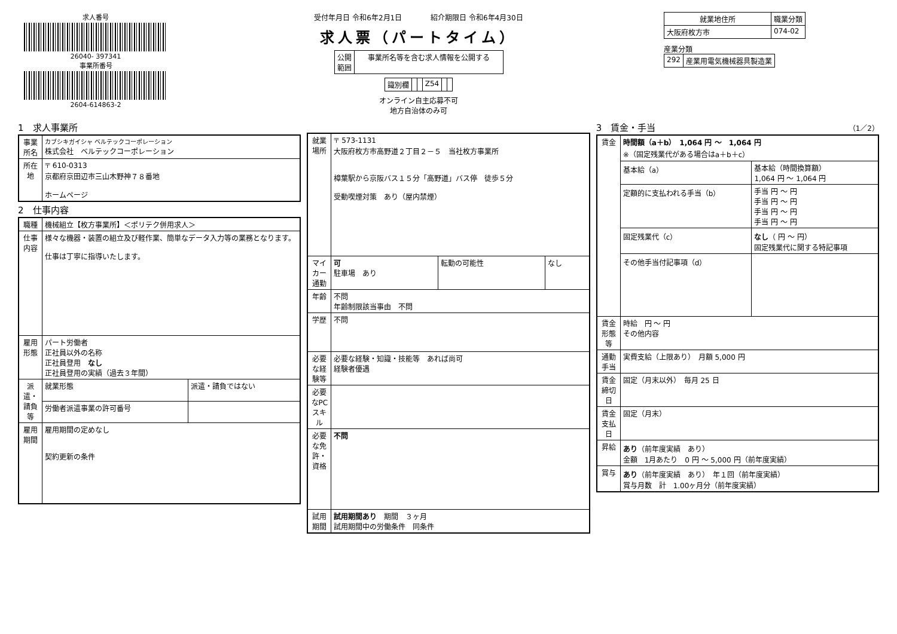求人番号
26040- 397341
事業所番号
2604-614863-2
受付年月日 令和6年2月1日　　　　紹介期限日 令和6年4月30日
求人票（パートタイム）
| 公開 範囲 | 事業所名等を含む求人情報を公開する |
| 識別欄 | | | Z54 | | |
オンライン自主応募不可
地方自治体のみ可
| 就業地住所 | 職業分類 |
| --- | --- |
| 大阪府枚方市 | 074-02 |
産業分類
| 292 | 産業用電気機械器具製造業 |
1　求人事業所
| 事業所名 | カブシキガイシャ ベルテックコーポレーション 株式会社 ベルテックコーポレーション |
| 所在地 | 〒 610-0313 京都府京田辺市三山木野神７８番地 ホームページ |
2　仕事内容
| 職種 | 機械組立【枚方事業所】＜ポリテク併用求人＞ | |
| 仕事内容 | 様々な機器・装置の組立及び軽作業、簡単なデータ入力等の業務となります。 仕事は丁寧に指導いたします。 | |
| 雇用形態 | パート労働者 正社員以外の名称 正社員登用 なし 正社員登用の実績（過去３年間） | |
| 派遣・請負等 | 就業形態 | 派遣・請負ではない |
| | 労働者派遣事業の許可番号 | |
| 雇用期間 | 雇用期間の定めなし 契約更新の条件 | |
| 就業場所 | 〒 573-1131 大阪府枚方市高野道２丁目２－５ 当社枚方事業所 樟葉駅から京阪バス１５分「高野道」バス停 徒歩５分 受動喫煙対策 あり（屋内禁煙） | | |
| マイカー通勤 | 可 駐車場 あり | 転勤の可能性 | なし |
| 年齢 | 不問 年齢制限該当事由 不問 | | |
| 学歴 | 不問 | | |
| 必要な経験等 | 必要な経験・知識・技能等 あれば尚可 経験者優遇 | | |
| 必要なPCスキル | | | |
| 必要な免許・資格 | 不問 | | |
| 試用期間 | 試用期間あり 期間 ３ヶ月 試用期間中の労働条件 同条件 | | |
3　賃金・手当　（1／2）
| 賃金 | 時間額（a＋b） 1,064 円 ～ 1,064 円 ※（固定残業代がある場合はa＋b＋c） | |
| | 基本給（a） | 基本給（時間換算額） 1,064 円 ～ 1,064 円 |
| | 定額的に支払われる手当（b） | 手当 円 ～ 円 手当 円 ～ 円 手当 円 ～ 円 手当 円 ～ 円 |
| | 固定残業代（c） | なし （ 円 ～ 円） 固定残業代に関する特記事項 |
| | その他手当付記事項（d） | |
| 賃金形態等 | 時給 円 ～ 円 その他内容 | |
| 通勤手当 | 実費支給（上限あり） 月額 5,000 円 | |
| 賃金締切日 | 固定（月末以外） 毎月 25 日 | |
| 賃金支払日 | 固定（月末） | |
| 昇給 | あり （前年度実績 あり） 金額 1月あたり 0 円 ～ 5,000 円（前年度実績） | |
| 賞与 | あり （前年度実績 あり） 年１回（前年度実績） 賞与月数 計 1.00ヶ月分（前年度実績） | |